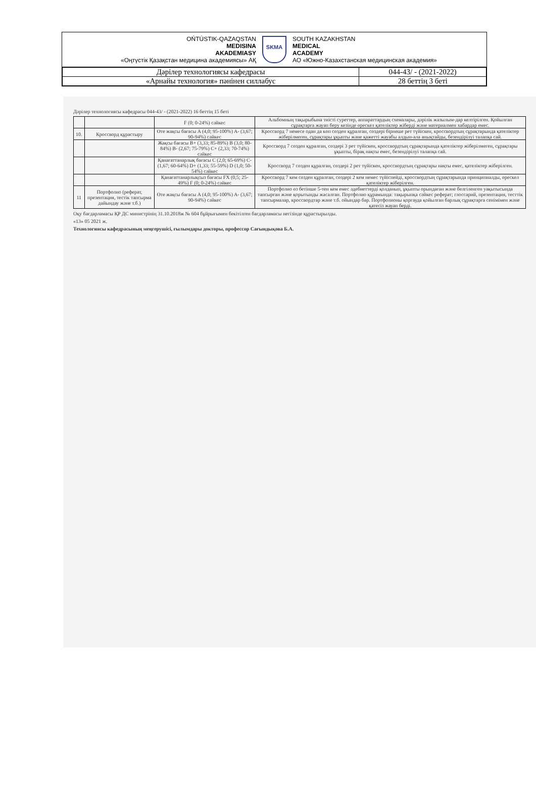OŃTÚSTIK-QAZAQSTAN
MEDISINA
AKADEMIASY
«Оңтүстік Қазақстан медицина академиясы» АҚ
SKMA
SOUTH KAZAKHSTAN
MEDICAL
ACADEMY
АО «Южно-Казахстанская медицинская академия»
| Дәрілер технологиясы кафедрасы | 044-43/ - (2021-2022) |
| «Арнайы технология» пәнінен силлабус | 28 беттің 3 беті |
Дәрілер технологиясы кафедрасы 044-43/ - (2021-2022) 16 беттің 15 беті
| | | F (0; 0-24%) сәйкес | Альбомның тақырыбына тиісті суреттер, аппараттардың схемалары, дәрілік жазылым-дар келтірілген. Қойылған сұрақтарға жауап беру кезінде өрескел қателіктер жіберді және материалмен хабардар емес. |
| 10. | Кроссворд құрастыру | Өте жақсы бағасы A (4,0; 95-100%) A- (3,67; 90-94%) сәйкес | Кроссворд 7 немесе одан да көп сөзден құралған, сөздері бірнеше рет түйіскен, кроссвордтың сұрақтарында қателіктер жіберілмеген, сұрақтары ұқыпты және қажетті жауабы алдын-ала анықтайды, безендірілуі талапқа сай. |
| | | Жақсы бағасы B+ (3,33; 85-89%) B (3,0; 80-84%) B- (2,67; 75-79%) C+ (2,33; 70-74%) сәйкес | Кроссворд 7 сөзден құралған, сөздері 3 рет түйіскен, кроссвордтың сұрақтарында қателіктер жіберілмеген, сұрақтары ұқыпты, бірақ нақты емес, безендірілуі талапқа сай. |
| | | Қанағаттанарлық бағасы C (2,0; 65-69%) C- (1,67; 60-64%) D+ (1,33; 55-59%) D (1,0; 50-54%) сәйкес | Кроссворд 7 сөзден құралған, сөздері 2 рет түйіскен, кроссвордтың сұрақтары нақты емес, қателіктер жіберілген. |
| | | Қанағаттанарлықсыз бағасы FX (0,5; 25-49%) F (0; 0-24%) сәйкес | Кроссворд 7 кем сөзден құралған, сөздері 2 кем немес түйіспейді, кроссвордтың сұрақтарында принципиалды, өрескел қателіктер жіберілген. |
| 11 | Портфолио (реферат, презентация, тестік тапсырма дайындау және т.б.) | Өте жақсы бағасы A (4,0; 95-100%) A- (3,67; 90-94%) сәйкес | Портфолио өз бетінше 5-тен кем емес әдебиеттерді қолданып, ұқыпты орындаған және белгіленген уақытысында тапсырған және қорытынды жасалған. Портфолио құрамында: тақырыпқа сәйкес реферат; глоссарий, презентация, тесттік тапсырмалар, кроссвордтар және т.б. ойындар бар. Портфолионы қорғауда қойылған барлық сұрақтарға сенімімен және қатесіз жауап берді. |
Оқу бағдарламасы ҚР ДС министрінің 31.10.2018ж № 604 бұйрығымен бекітілген бағдарламасы негізінде құрастырылды.
«13» 05 2021 ж.
Технологиясы кафедрасының меңгерушісі, ғылымдары докторы, профессор Сағындықова Б.А.